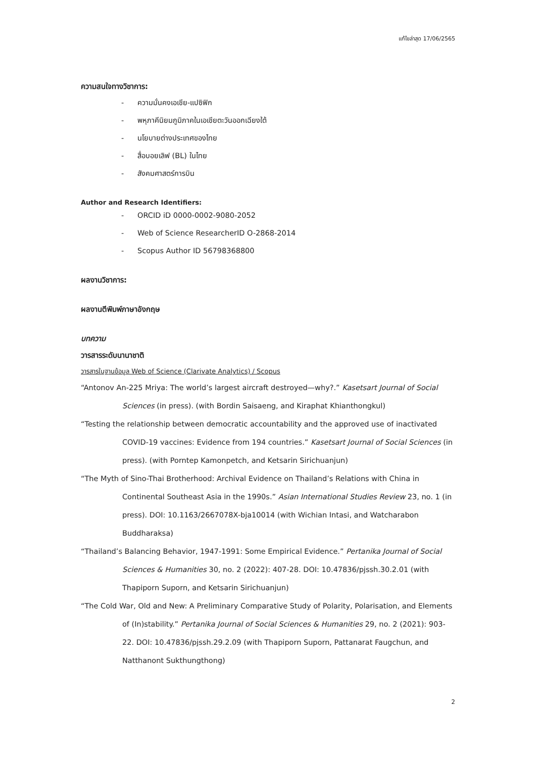แก้ไขล่าสุด 17/06/2565
ความสนใจทางวิชาการ:
- ความมั่นคงเอเชีย-แปซิฟิก
- พหุภาคีนิยมภูมิภาคในเอเชียตะวันออกเฉียงใต้
- นโยบายต่างประเทศของไทย
- สื่อบอยเลิฟ (BL) ในไทย
- สังคมศาสตร์การบิน
Author and Research Identifiers:
- ORCID iD 0000-0002-9080-2052
- Web of Science ResearcherID O-2868-2014
- Scopus Author ID 56798368800
ผลงานวิชาการ:
ผลงานตีพิมพ์ภาษาอังกฤษ
บทความ
วารสารระดับนานาชาติ
วารสารในฐานข้อมูล Web of Science (Clarivate Analytics) / Scopus
“Antonov An-225 Mriya: The world’s largest aircraft destroyed—why?.” Kasetsart Journal of Social Sciences (in press). (with Bordin Saisaeng, and Kiraphat Khianthongkul)
“Testing the relationship between democratic accountability and the approved use of inactivated COVID-19 vaccines: Evidence from 194 countries.” Kasetsart Journal of Social Sciences (in press). (with Porntep Kamonpetch, and Ketsarin Sirichuanjun)
“The Myth of Sino-Thai Brotherhood: Archival Evidence on Thailand’s Relations with China in Continental Southeast Asia in the 1990s.” Asian International Studies Review 23, no. 1 (in press). DOI: 10.1163/2667078X-bja10014 (with Wichian Intasi, and Watcharabon Buddharaksa)
“Thailand’s Balancing Behavior, 1947-1991: Some Empirical Evidence.” Pertanika Journal of Social Sciences & Humanities 30, no. 2 (2022): 407-28. DOI: 10.47836/pjssh.30.2.01 (with Thapiporn Suporn, and Ketsarin Sirichuanjun)
“The Cold War, Old and New: A Preliminary Comparative Study of Polarity, Polarisation, and Elements of (In)stability.” Pertanika Journal of Social Sciences & Humanities 29, no. 2 (2021): 903-22. DOI: 10.47836/pjssh.29.2.09 (with Thapiporn Suporn, Pattanarat Faugchun, and Natthanont Sukthungthong)
2